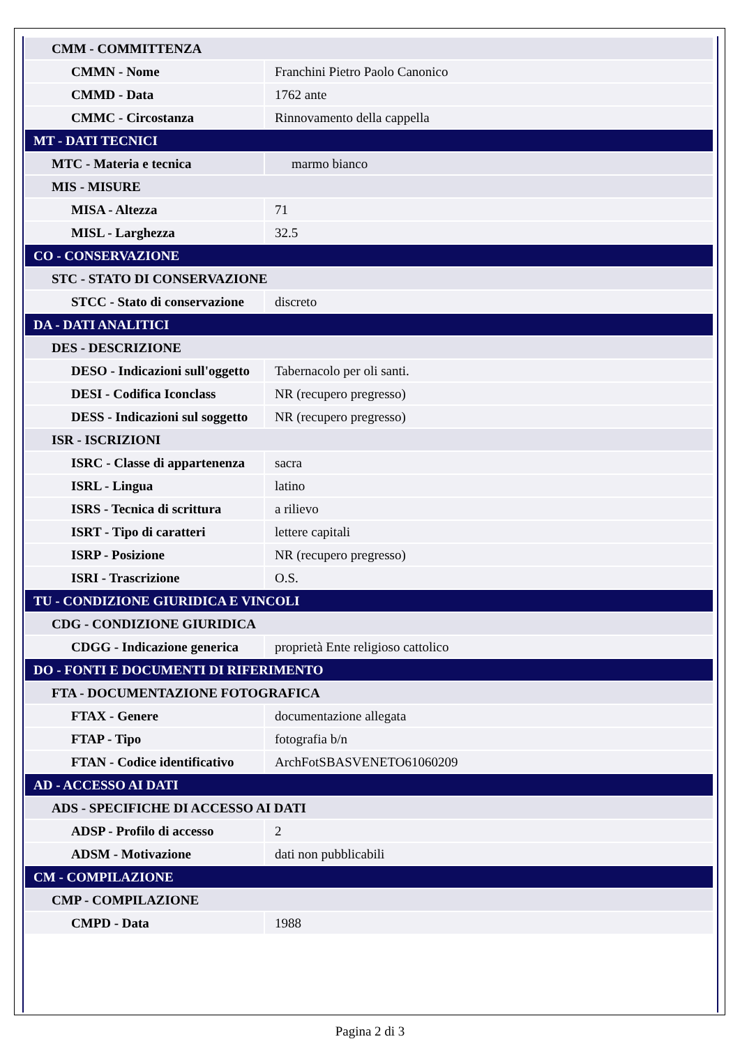| CMM - COMMITTENZA | |
| CMMN - Nome | Franchini Pietro Paolo Canonico |
| CMMD - Data | 1762 ante |
| CMMC - Circostanza | Rinnovamento della cappella |
| MT - DATI TECNICI | |
| MTC - Materia e tecnica | marmo bianco |
| MIS - MISURE | |
| MISA - Altezza | 71 |
| MISL - Larghezza | 32.5 |
| CO - CONSERVAZIONE | |
| STC - STATO DI CONSERVAZIONE | |
| STCC - Stato di conservazione | discreto |
| DA - DATI ANALITICI | |
| DES - DESCRIZIONE | |
| DESO - Indicazioni sull'oggetto | Tabernacolo per oli santi. |
| DESI - Codifica Iconclass | NR (recupero pregresso) |
| DESS - Indicazioni sul soggetto | NR (recupero pregresso) |
| ISR - ISCRIZIONI | |
| ISRC - Classe di appartenenza | sacra |
| ISRL - Lingua | latino |
| ISRS - Tecnica di scrittura | a rilievo |
| ISRT - Tipo di caratteri | lettere capitali |
| ISRP - Posizione | NR (recupero pregresso) |
| ISRI - Trascrizione | O.S. |
| TU - CONDIZIONE GIURIDICA E VINCOLI | |
| CDG - CONDIZIONE GIURIDICA | |
| CDGG - Indicazione generica | proprietà Ente religioso cattolico |
| DO - FONTI E DOCUMENTI DI RIFERIMENTO | |
| FTA - DOCUMENTAZIONE FOTOGRAFICA | |
| FTAX - Genere | documentazione allegata |
| FTAP - Tipo | fotografia b/n |
| FTAN - Codice identificativo | ArchFotSBASVENETO61060209 |
| AD - ACCESSO AI DATI | |
| ADS - SPECIFICHE DI ACCESSO AI DATI | |
| ADSP - Profilo di accesso | 2 |
| ADSM - Motivazione | dati non pubblicabili |
| CM - COMPILAZIONE | |
| CMP - COMPILAZIONE | |
| CMPD - Data | 1988 |
Pagina 2 di 3